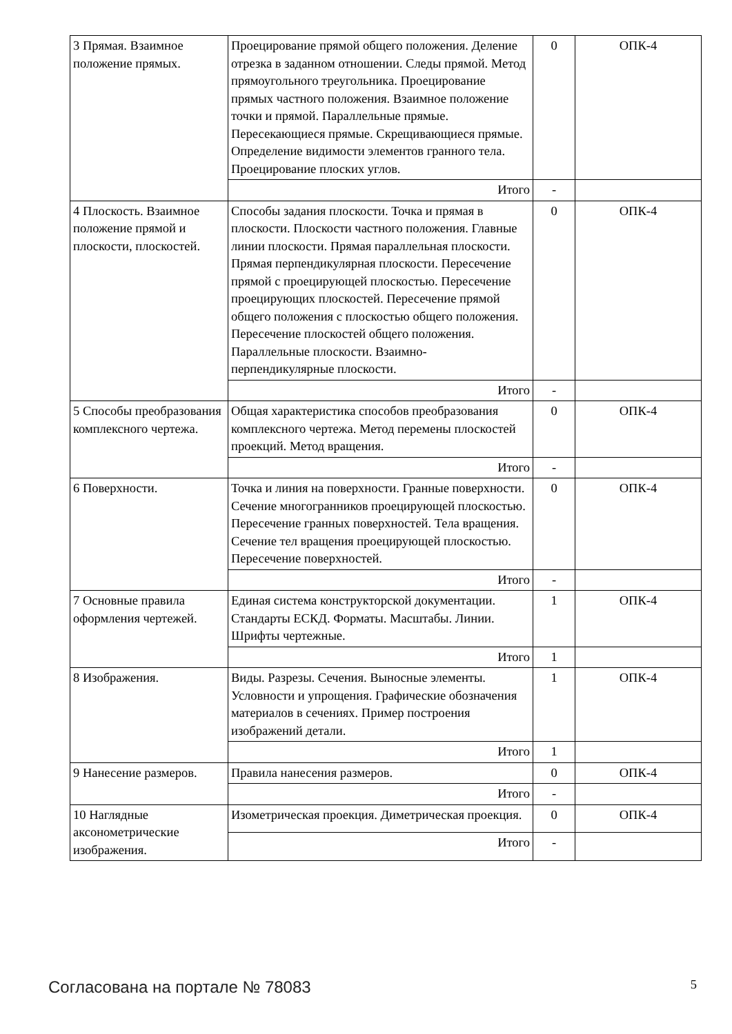| 3 Прямая. Взаимное положение прямых. | Проецирование прямой общего положения. Деление отрезка в заданном отношении. Следы прямой. Метод прямоугольного треугольника. Проецирование прямых частного положения. Взаимное положение точки и прямой. Параллельные прямые. Пересекающиеся прямые. Скрещивающиеся прямые. Определение видимости элементов гранного тела. Проецирование плоских углов. | 0 | ОПК-4 |
| | Итого | - | |
| 4 Плоскость. Взаимное положение прямой и плоскости, плоскостей. | Способы задания плоскости. Точка и прямая в плоскости. Плоскости частного положения. Главные линии плоскости. Прямая параллельная плоскости. Прямая перпендикулярная плоскости. Пересечение прямой с проецирующей плоскостью. Пересечение проецирующих плоскостей. Пересечение прямой общего положения с плоскостью общего положения. Пересечение плоскостей общего положения. Параллельные плоскости. Взаимно-перпендикулярные плоскости. | 0 | ОПК-4 |
| | Итого | - | |
| 5 Способы преобразования комплексного чертежа. | Общая характеристика способов преобразования комплексного чертежа. Метод перемены плоскостей проекций. Метод вращения. | 0 | ОПК-4 |
| | Итого | - | |
| 6 Поверхности. | Точка и линия на поверхности. Гранные поверхности. Сечение многогранников проецирующей плоскостью. Пересечение гранных поверхностей. Тела вращения. Сечение тел вращения проецирующей плоскостью. Пересечение поверхностей. | 0 | ОПК-4 |
| | Итого | - | |
| 7 Основные правила оформления чертежей. | Единая система конструкторской документации. Стандарты ЕСКД. Форматы. Масштабы. Линии. Шрифты чертежные. | 1 | ОПК-4 |
| | Итого | 1 | |
| 8 Изображения. | Виды. Разрезы. Сечения. Выносные элементы. Условности и упрощения. Графические обозначения материалов в сечениях. Пример построения изображений детали. | 1 | ОПК-4 |
| | Итого | 1 | |
| 9 Нанесение размеров. | Правила нанесения размеров. | 0 | ОПК-4 |
| | Итого | - | |
| 10 Наглядные аксонометрические изображения. | Изометрическая проекция. Диметрическая проекция. | 0 | ОПК-4 |
| | Итого | - | |
Согласована на портале № 78083 5